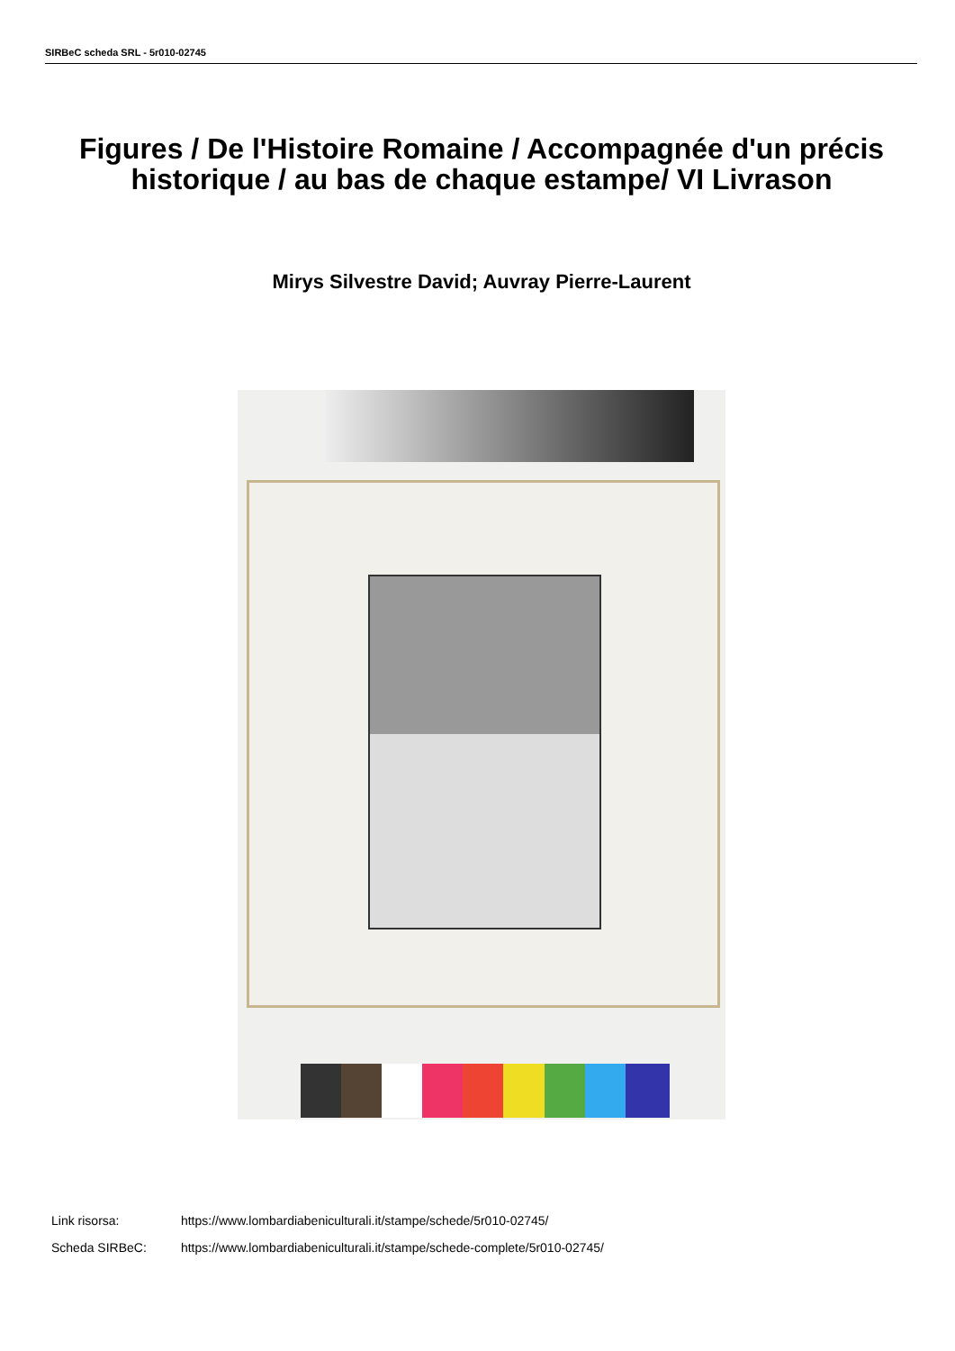SIRBeC scheda SRL - 5r010-02745
Figures / De l'Histoire Romaine / Accompagnée d'un précis historique / au bas de chaque estampe/ VI Livrason
Mirys Silvestre David; Auvray Pierre-Laurent
Link risorsa: https://www.lombardiabeniculturali.it/stampe/schede/5r010-02745/
Scheda SIRBeC: https://www.lombardiabeniculturali.it/stampe/schede-complete/5r010-02745/